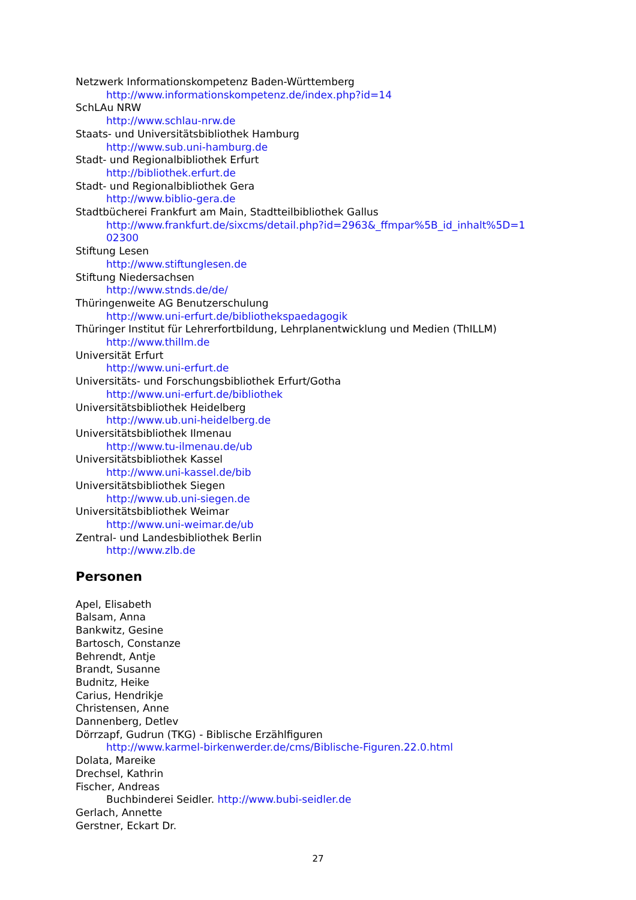Netzwerk Informationskompetenz Baden-Württemberg
http://www.informationskompetenz.de/index.php?id=14
SchLAu NRW
http://www.schlau-nrw.de
Staats- und Universitätsbibliothek Hamburg
http://www.sub.uni-hamburg.de
Stadt- und Regionalbibliothek Erfurt
http://bibliothek.erfurt.de
Stadt- und Regionalbibliothek Gera
http://www.biblio-gera.de
Stadtbücherei Frankfurt am Main, Stadtteilbibliothek Gallus
http://www.frankfurt.de/sixcms/detail.php?id=2963&_ffmpar%5B_id_inhalt%5D=1
02300
Stiftung Lesen
http://www.stiftunglesen.de
Stiftung Niedersachsen
http://www.stnds.de/de/
Thüringenweite AG Benutzerschulung
http://www.uni-erfurt.de/bibliothekspaedagogik
Thüringer Institut für Lehrerfortbildung, Lehrplanentwicklung und Medien (ThILLM)
http://www.thillm.de
Universität Erfurt
http://www.uni-erfurt.de
Universitäts- und Forschungsbibliothek Erfurt/Gotha
http://www.uni-erfurt.de/bibliothek
Universitätsbibliothek Heidelberg
http://www.ub.uni-heidelberg.de
Universitätsbibliothek Ilmenau
http://www.tu-ilmenau.de/ub
Universitätsbibliothek Kassel
http://www.uni-kassel.de/bib
Universitätsbibliothek Siegen
http://www.ub.uni-siegen.de
Universitätsbibliothek Weimar
http://www.uni-weimar.de/ub
Zentral- und Landesbibliothek Berlin
http://www.zlb.de
Personen
Apel, Elisabeth
Balsam, Anna
Bankwitz, Gesine
Bartosch, Constanze
Behrendt, Antje
Brandt, Susanne
Budnitz, Heike
Carius, Hendrikje
Christensen, Anne
Dannenberg, Detlev
Dörrzapf, Gudrun (TKG) - Biblische Erzählfiguren
http://www.karmel-birkenwerder.de/cms/Biblische-Figuren.22.0.html
Dolata, Mareike
Drechsel, Kathrin
Fischer, Andreas
Buchbinderei Seidler. http://www.bubi-seidler.de
Gerlach, Annette
Gerstner, Eckart Dr.
27